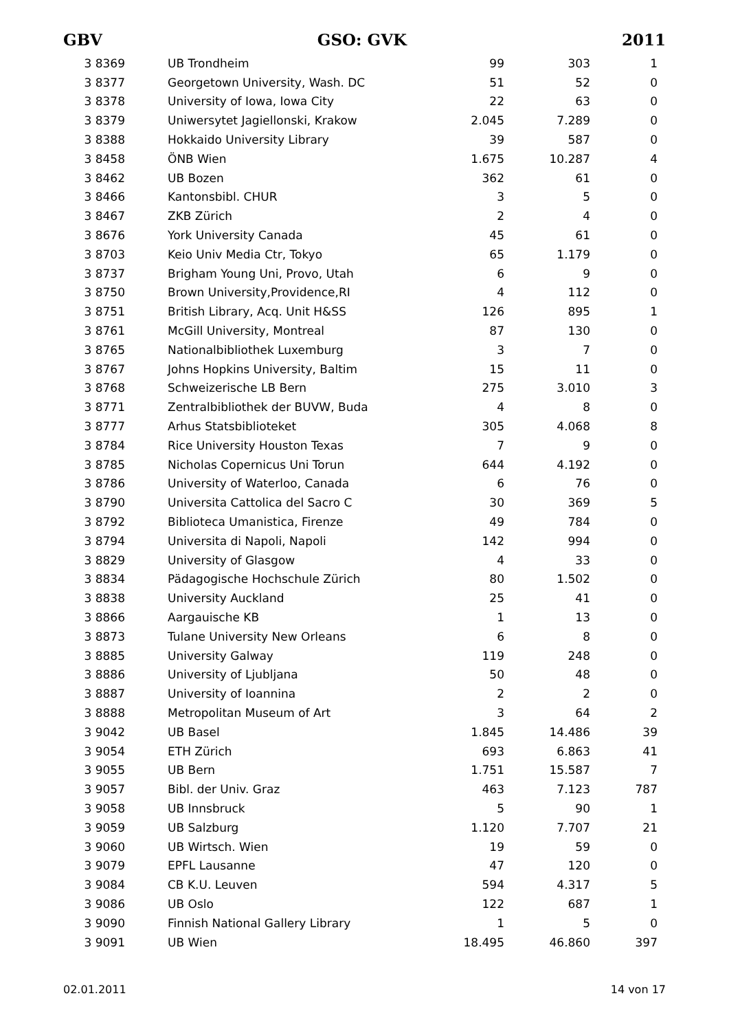GBV GSO: GVK 2011
| 3 8369 | UB Trondheim | 99 | 303 | 1 |
| 3 8377 | Georgetown University, Wash. DC | 51 | 52 | 0 |
| 3 8378 | University of Iowa, Iowa City | 22 | 63 | 0 |
| 3 8379 | Uniwersytet Jagiellonski, Krakow | 2.045 | 7.289 | 0 |
| 3 8388 | Hokkaido University Library | 39 | 587 | 0 |
| 3 8458 | ÖNB Wien | 1.675 | 10.287 | 4 |
| 3 8462 | UB Bozen | 362 | 61 | 0 |
| 3 8466 | Kantonsbibl. CHUR | 3 | 5 | 0 |
| 3 8467 | ZKB Zürich | 2 | 4 | 0 |
| 3 8676 | York University Canada | 45 | 61 | 0 |
| 3 8703 | Keio Univ Media Ctr, Tokyo | 65 | 1.179 | 0 |
| 3 8737 | Brigham Young Uni, Provo, Utah | 6 | 9 | 0 |
| 3 8750 | Brown University,Providence,RI | 4 | 112 | 0 |
| 3 8751 | British Library, Acq. Unit H&SS | 126 | 895 | 1 |
| 3 8761 | McGill University, Montreal | 87 | 130 | 0 |
| 3 8765 | Nationalbibliothek Luxemburg | 3 | 7 | 0 |
| 3 8767 | Johns Hopkins University, Baltim | 15 | 11 | 0 |
| 3 8768 | Schweizerische LB Bern | 275 | 3.010 | 3 |
| 3 8771 | Zentralbibliothek der BUVW, Buda | 4 | 8 | 0 |
| 3 8777 | Arhus Statsbiblioteket | 305 | 4.068 | 8 |
| 3 8784 | Rice University Houston Texas | 7 | 9 | 0 |
| 3 8785 | Nicholas Copernicus Uni Torun | 644 | 4.192 | 0 |
| 3 8786 | University of Waterloo, Canada | 6 | 76 | 0 |
| 3 8790 | Universita Cattolica del Sacro C | 30 | 369 | 5 |
| 3 8792 | Biblioteca Umanistica, Firenze | 49 | 784 | 0 |
| 3 8794 | Universita di Napoli, Napoli | 142 | 994 | 0 |
| 3 8829 | University of Glasgow | 4 | 33 | 0 |
| 3 8834 | Pädagogische Hochschule Zürich | 80 | 1.502 | 0 |
| 3 8838 | University Auckland | 25 | 41 | 0 |
| 3 8866 | Aargauische KB | 1 | 13 | 0 |
| 3 8873 | Tulane University New Orleans | 6 | 8 | 0 |
| 3 8885 | University Galway | 119 | 248 | 0 |
| 3 8886 | University of Ljubljana | 50 | 48 | 0 |
| 3 8887 | University of Ioannina | 2 | 2 | 0 |
| 3 8888 | Metropolitan Museum of Art | 3 | 64 | 2 |
| 3 9042 | UB Basel | 1.845 | 14.486 | 39 |
| 3 9054 | ETH Zürich | 693 | 6.863 | 41 |
| 3 9055 | UB Bern | 1.751 | 15.587 | 7 |
| 3 9057 | Bibl. der Univ. Graz | 463 | 7.123 | 787 |
| 3 9058 | UB Innsbruck | 5 | 90 | 1 |
| 3 9059 | UB Salzburg | 1.120 | 7.707 | 21 |
| 3 9060 | UB Wirtsch. Wien | 19 | 59 | 0 |
| 3 9079 | EPFL Lausanne | 47 | 120 | 0 |
| 3 9084 | CB K.U. Leuven | 594 | 4.317 | 5 |
| 3 9086 | UB Oslo | 122 | 687 | 1 |
| 3 9090 | Finnish National Gallery Library | 1 | 5 | 0 |
| 3 9091 | UB Wien | 18.495 | 46.860 | 397 |
02.01.2011 14 von 17